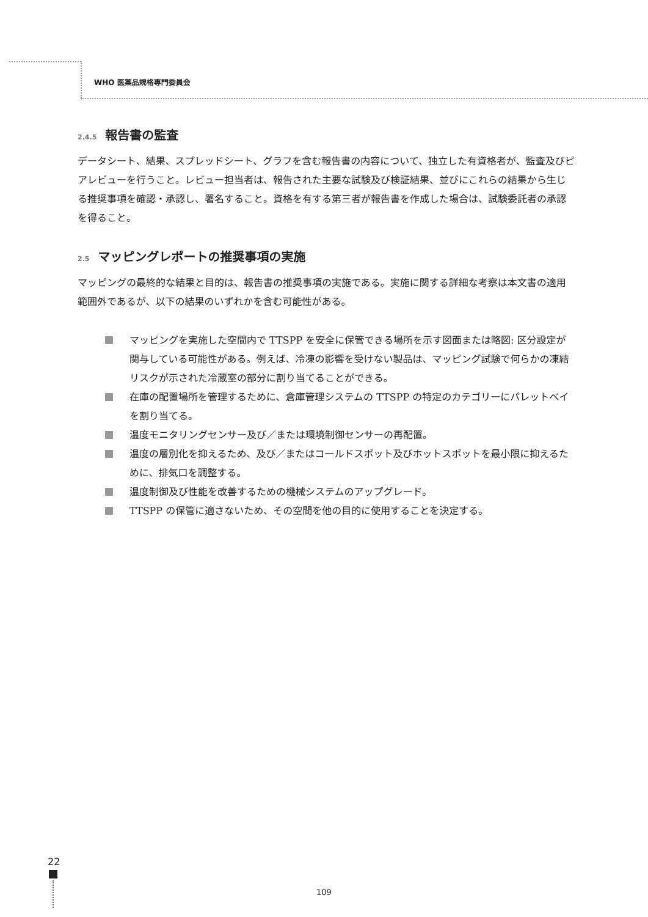WHO 医薬品規格専門委員会
2.4.5 報告書の監査
データシート、結果、スプレッドシート、グラフを含む報告書の内容について、独立した有資格者が、監査及びピアレビューを行うこと。レビュー担当者は、報告された主要な試験及び検証結果、並びにこれらの結果から生じる推奨事項を確認・承認し、署名すること。資格を有する第三者が報告書を作成した場合は、試験委託者の承認を得ること。
2.5 マッピングレポートの推奨事項の実施
マッピングの最終的な結果と目的は、報告書の推奨事項の実施である。実施に関する詳細な考察は本文書の適用範囲外であるが、以下の結果のいずれかを含む可能性がある。
マッピングを実施した空間内で TTSPP を安全に保管できる場所を示す図面または略図: 区分設定が関与している可能性がある。例えば、冷凍の影響を受けない製品は、マッピング試験で何らかの凍結リスクが示された冷蔵室の部分に割り当てることができる。
在庫の配置場所を管理するために、倉庫管理システムの TTSPP の特定のカテゴリーにパレットベイを割り当てる。
温度モニタリングセンサー及び／または環境制御センサーの再配置。
温度の層別化を抑えるため、及び／またはコールドスポット及びホットスポットを最小限に抑えるために、排気口を調整する。
温度制御及び性能を改善するための機械システムのアップグレード。
TTSPP の保管に適さないため、その空間を他の目的に使用することを決定する。
22
109